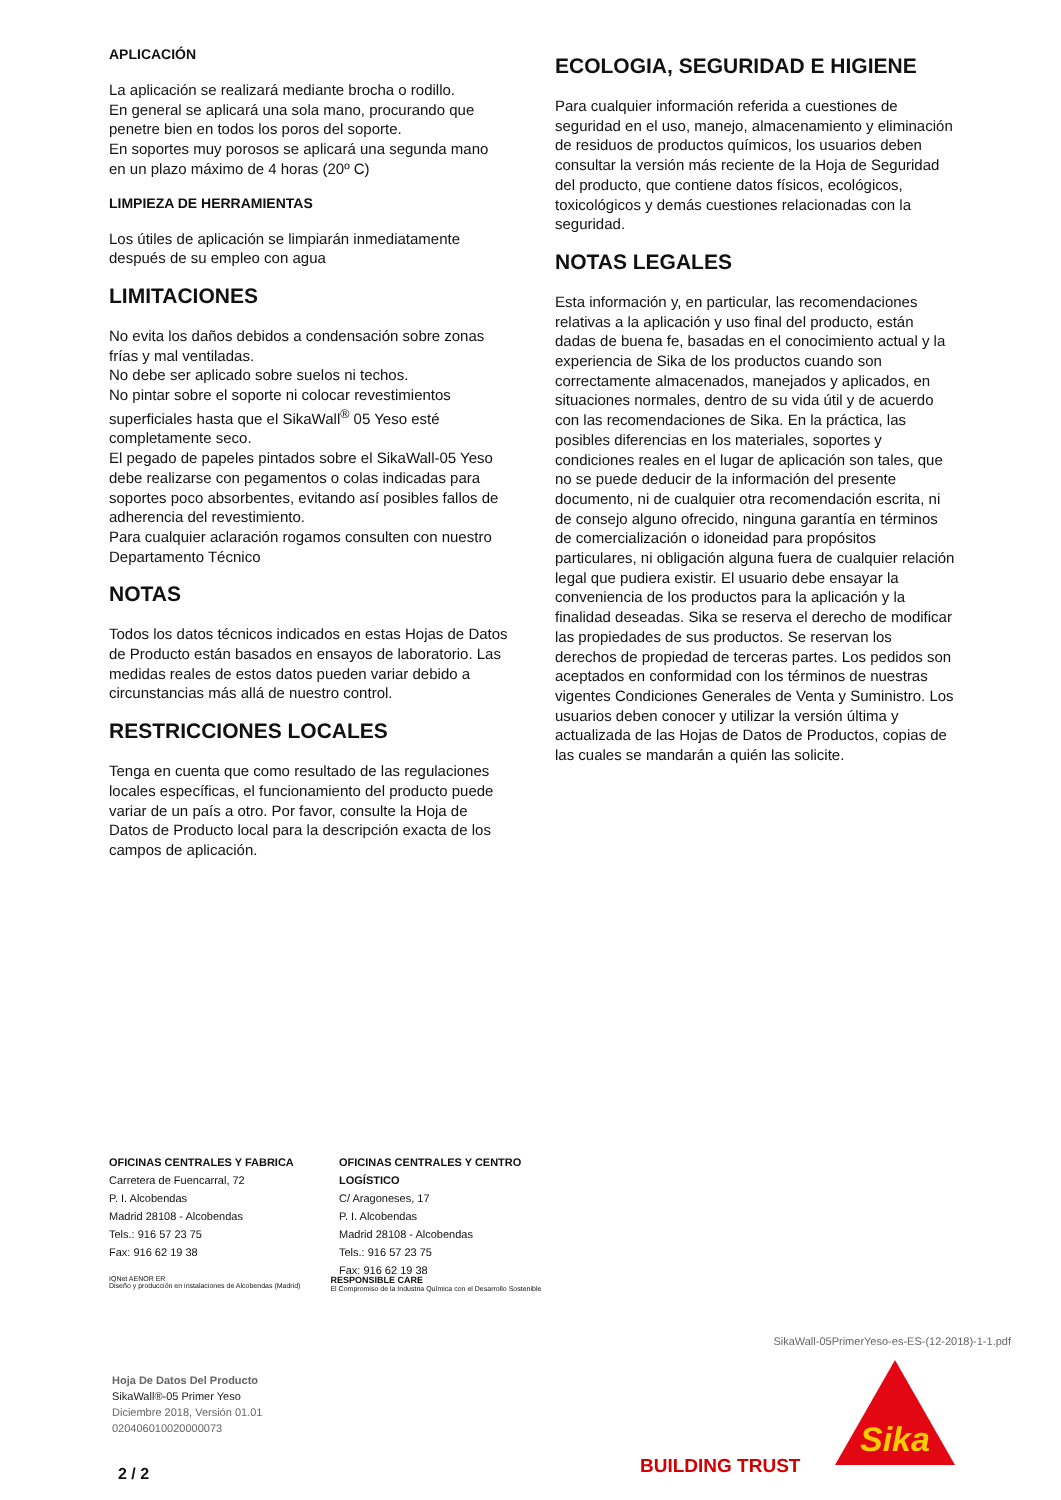APLICACIÓN
La aplicación se realizará mediante brocha o rodillo.
En general se aplicará una sola mano, procurando que penetre bien en todos los poros del soporte.
En soportes muy porosos se aplicará una segunda mano en un plazo máximo de 4 horas (20º C)
LIMPIEZA DE HERRAMIENTAS
Los útiles de aplicación se limpiarán inmediatamente después de su empleo con agua
LIMITACIONES
No evita los daños debidos a condensación sobre zonas frías y mal ventiladas.
No debe ser aplicado sobre suelos ni techos.
No pintar sobre el soporte ni colocar revestimientos superficiales hasta que el SikaWall<sup>®</sup> 05 Yeso esté completamente seco.
El pegado de papeles pintados sobre el SikaWall-05 Yeso debe realizarse con pegamentos o colas indicadas para soportes poco absorbentes, evitando así posibles fallos de adherencia del revestimiento.
Para cualquier aclaración rogamos consulten con nuestro Departamento Técnico
NOTAS
Todos los datos técnicos indicados en estas Hojas de Datos de Producto están basados en ensayos de laboratorio. Las medidas reales de estos datos pueden variar debido a circunstancias más allá de nuestro control.
RESTRICCIONES LOCALES
Tenga en cuenta que como resultado de las regulaciones locales específicas, el funcionamiento del producto puede variar de un país a otro. Por favor, consulte la Hoja de Datos de Producto local para la descripción exacta de los campos de aplicación.
ECOLOGIA, SEGURIDAD E HIGIENE
Para cualquier información referida a cuestiones de seguridad en el uso, manejo, almacenamiento y eliminación de residuos de productos químicos, los usuarios deben consultar la versión más reciente de la Hoja de Seguridad del producto, que contiene datos físicos, ecológicos, toxicológicos y demás cuestiones relacionadas con la seguridad.
NOTAS LEGALES
Esta información y, en particular, las recomendaciones relativas a la aplicación y uso final del producto, están dadas de buena fe, basadas en el conocimiento actual y la experiencia de Sika de los productos cuando son correctamente almacenados, manejados y aplicados, en situaciones normales, dentro de su vida útil y de acuerdo con las recomendaciones de Sika. En la práctica, las posibles diferencias en los materiales, soportes y condiciones reales en el lugar de aplicación son tales, que no se puede deducir de la información del presente documento, ni de cualquier otra recomendación escrita, ni de consejo alguno ofrecido, ninguna garantía en términos de comercialización o idoneidad para propósitos particulares, ni obligación alguna fuera de cualquier relación legal que pudiera existir. El usuario debe ensayar la conveniencia de los productos para la aplicación y la finalidad deseadas. Sika se reserva el derecho de modificar las propiedades de sus productos. Se reservan los derechos de propiedad de terceras partes. Los pedidos son aceptados en conformidad con los términos de nuestras vigentes Condiciones Generales de Venta y Suministro. Los usuarios deben conocer y utilizar la versión última y actualizada de las Hojas de Datos de Productos, copias de las cuales se mandarán a quién las solicite.
OFICINAS CENTRALES Y FABRICA
Carretera de Fuencarral, 72
P. I. Alcobendas
Madrid 28108 - Alcobendas
Tels.: 916 57 23 75
Fax: 916 62 19 38
OFICINAS CENTRALES Y CENTRO LOGÍSTICO
C/ Aragoneses, 17
P. I. Alcobendas
Madrid 28108 - Alcobendas
Tels.: 916 57 23 75
Fax: 916 62 19 38
IQNet AENOR ER
Diseño y producción en instalaciones de Alcobendas (Madrid)
RESPONSIBLE CARE
El Compromiso de la Industria Química con el Desarrollo Sostenible
SikaWall-05PrimerYeso-es-ES-(12-2018)-1-1.pdf
Hoja De Datos Del Producto
SikaWall®-05 Primer Yeso
Diciembre 2018, Versión 01.01
020406010020000073
Sika
BUILDING TRUST
2 / 2